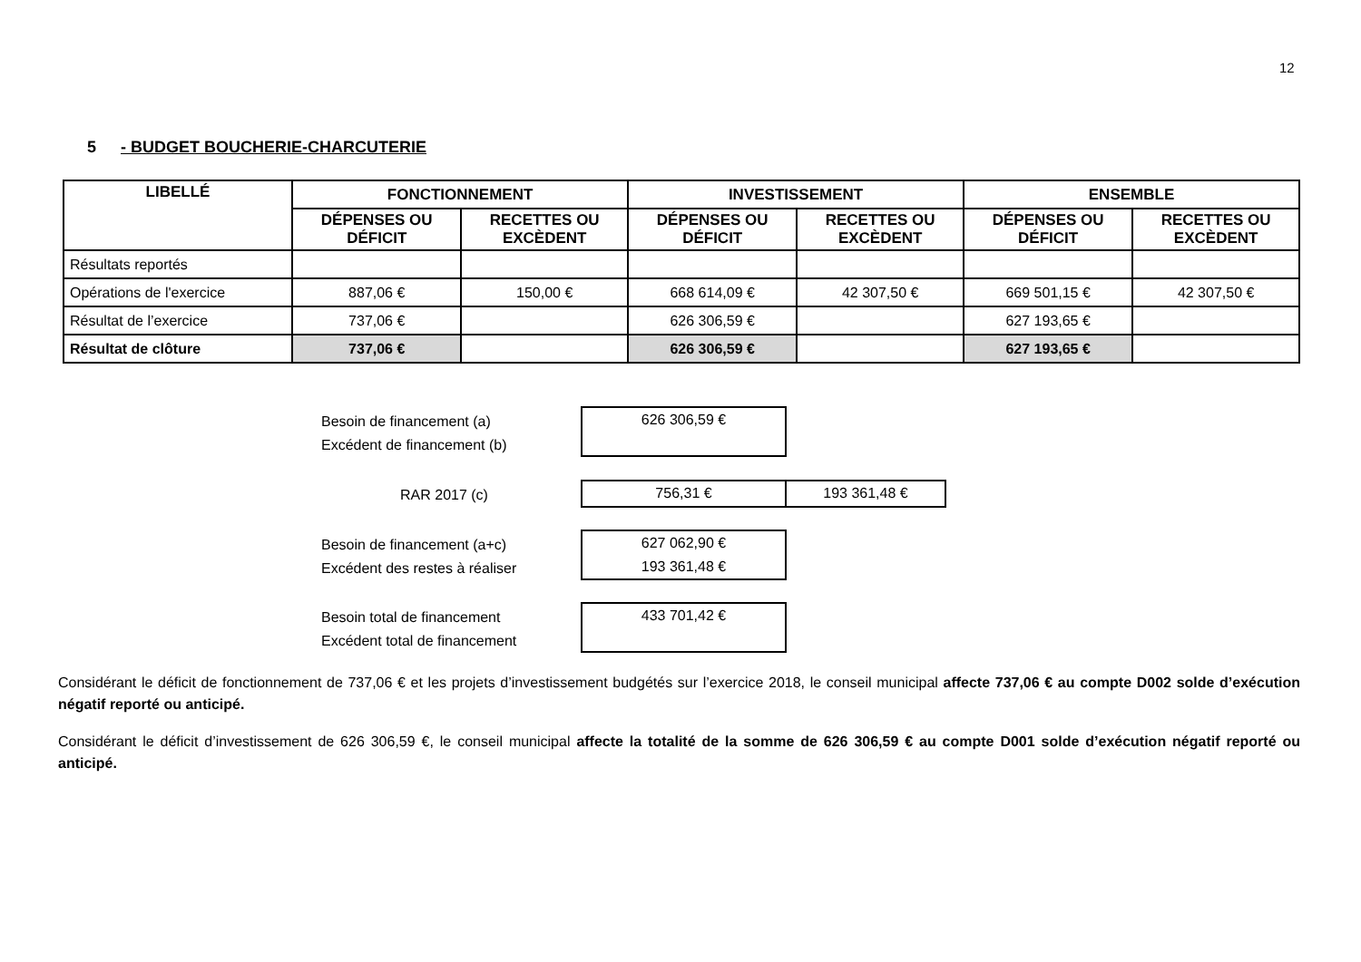12
5 - BUDGET BOUCHERIE-CHARCUTERIE
| LIBELLÉ | FONCTIONNEMENT | | INVESTISSEMENT | | ENSEMBLE | |
| --- | --- | --- | --- | --- | --- | --- |
| | DÉPENSES OU DÉFICIT | RECETTES OU EXCÈDENT | DÉPENSES OU DÉFICIT | RECETTES OU EXCÈDENT | DÉPENSES OU DÉFICIT | RECETTES OU EXCÈDENT |
| Résultats reportés | | | | | | |
| Opérations de l'exercice | 887,06 € | 150,00 € | 668 614,09 € | 42 307,50 € | 669 501,15 € | 42 307,50 € |
| Résultat de l’exercice | 737,06 € | | 626 306,59 € | | 627 193,65 € | |
| Résultat de clôture | 737,06 € | | 626 306,59 € | | 627 193,65 € | |
Besoin de financement (a)
Excédent de financement (b)
626 306,59 €
RAR 2017 (c) 756,31 € 193 361,48 €
Besoin de financement (a+c)
Excédent des restes à réaliser
627 062,90 €
193 361,48 €
Besoin total de financement
Excédent total de financement
433 701,42 €
Considérant le déficit de fonctionnement de 737,06 € et les projets d’investissement budgétés sur l’exercice 2018, le conseil municipal affecte 737,06 € au compte D002 solde d’exécution négatif reporté ou anticipé.
Considérant le déficit d’investissement de 626 306,59 €, le conseil municipal affecte la totalité de la somme de 626 306,59 € au compte D001 solde d’exécution négatif reporté ou anticipé.